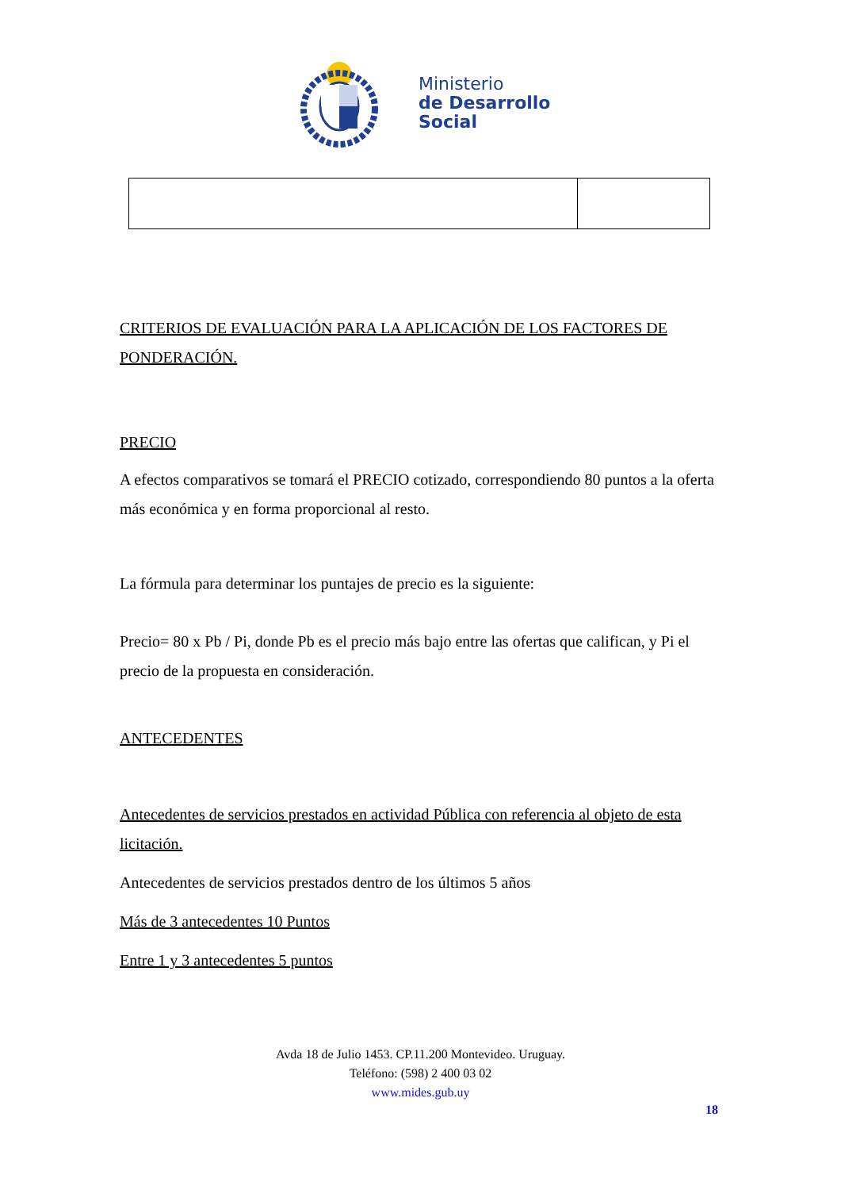Ministerio
de Desarrollo
Social
CRITERIOS DE EVALUACIÓN PARA LA APLICACIÓN DE LOS FACTORES DE PONDERACIÓN.
PRECIO
A efectos comparativos se tomará el PRECIO cotizado, correspondiendo 80 puntos a la oferta más económica y en forma proporcional al resto.
La fórmula para determinar los puntajes de precio es la siguiente:
Precio= 80 x Pb / Pi, donde Pb es el precio más bajo entre las ofertas que califican, y Pi el precio de la propuesta en consideración.
ANTECEDENTES
Antecedentes de servicios prestados en actividad Pública con referencia al objeto de esta licitación.
Antecedentes de servicios prestados dentro de los últimos 5 años
Más de 3 antecedentes 10 Puntos
Entre 1 y 3 antecedentes 5 puntos
Avda 18 de Julio 1453. CP.11.200 Montevideo. Uruguay.
Teléfono: (598) 2 400 03 02
www.mides.gub.uy
18